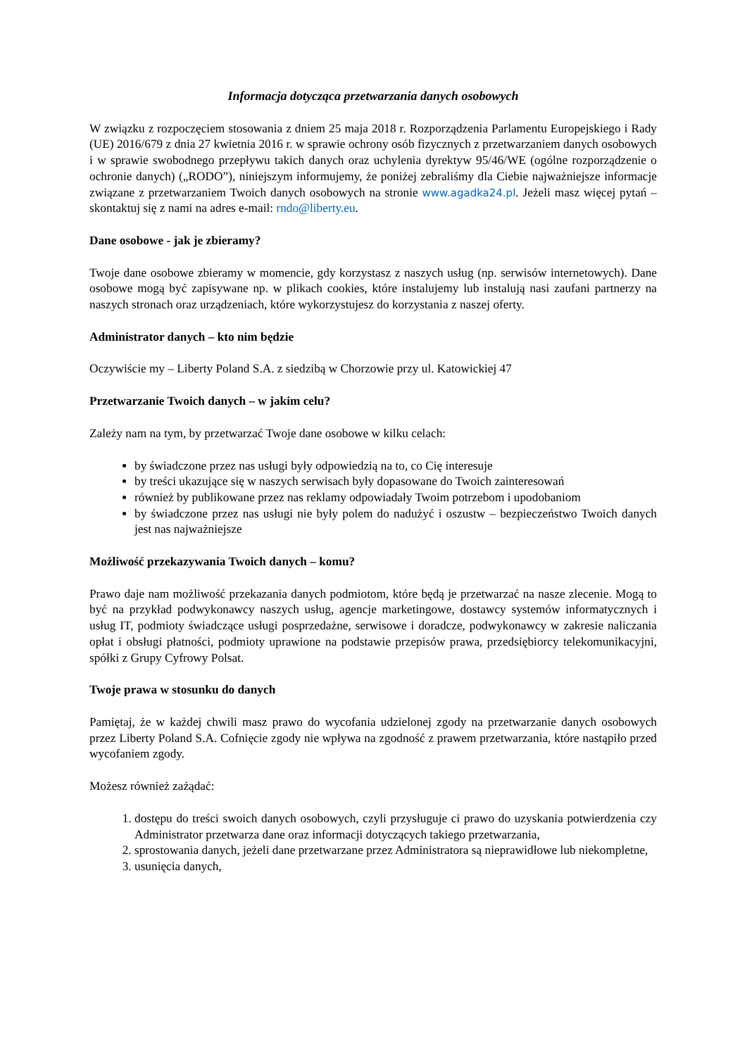Informacja dotycząca przetwarzania danych osobowych
W związku z rozpoczęciem stosowania z dniem 25 maja 2018 r. Rozporządzenia Parlamentu Europejskiego i Rady (UE) 2016/679 z dnia 27 kwietnia 2016 r. w sprawie ochrony osób fizycznych z przetwarzaniem danych osobowych i w sprawie swobodnego przepływu takich danych oraz uchylenia dyrektyw 95/46/WE (ogólne rozporządzenie o ochronie danych) („RODO”), niniejszym informujemy, że poniżej zebraliśmy dla Ciebie najważniejsze informacje związane z przetwarzaniem Twoich danych osobowych na stronie www.agadka24.pl. Jeżeli masz więcej pytań – skontaktuj się z nami na adres e-mail: rndo@liberty.eu.
Dane osobowe - jak je zbieramy?
Twoje dane osobowe zbieramy w momencie, gdy korzystasz z naszych usług (np. serwisów internetowych). Dane osobowe mogą być zapisywane np. w plikach cookies, które instalujemy lub instalują nasi zaufani partnerzy na naszych stronach oraz urządzeniach, które wykorzystujesz do korzystania z naszej oferty.
Administrator danych – kto nim będzie
Oczywiście my – Liberty Poland S.A. z siedzibą w Chorzowie przy ul. Katowickiej 47
Przetwarzanie Twoich danych – w jakim celu?
Zależy nam na tym, by przetwarzać Twoje dane osobowe w kilku celach:
by świadczone przez nas usługi były odpowiedzią na to, co Cię interesuje
by treści ukazujące się w naszych serwisach były dopasowane do Twoich zainteresowań
również by publikowane przez nas reklamy odpowiadały Twoim potrzebom i upodobaniom
by świadczone przez nas usługi nie były polem do nadużyć i oszustw – bezpieczeństwo Twoich danych jest nas najważniejsze
Możliwość przekazywania Twoich danych – komu?
Prawo daje nam możliwość przekazania danych podmiotom, które będą je przetwarzać na nasze zlecenie. Mogą to być na przykład podwykonawcy naszych usług, agencje marketingowe, dostawcy systemów informatycznych i usług IT, podmioty świadczące usługi posprzedażne, serwisowe i doradcze, podwykonawcy w zakresie naliczania opłat i obsługi płatności, podmioty uprawione na podstawie przepisów prawa, przedsiębiorcy telekomunikacyjni, spółki z Grupy Cyfrowy Polsat.
Twoje prawa w stosunku do danych
Pamiętaj, że w każdej chwili masz prawo do wycofania udzielonej zgody na przetwarzanie danych osobowych przez Liberty Poland S.A. Cofnięcie zgody nie wpływa na zgodność z prawem przetwarzania, które nastąpiło przed wycofaniem zgody.
Możesz również zażądać:
1. dostępu do treści swoich danych osobowych, czyli przysługuje ci prawo do uzyskania potwierdzenia czy Administrator przetwarza dane oraz informacji dotyczących takiego przetwarzania,
2. sprostowania danych, jeżeli dane przetwarzane przez Administratora są nieprawidłowe lub niekompletne,
3. usunięcia danych,